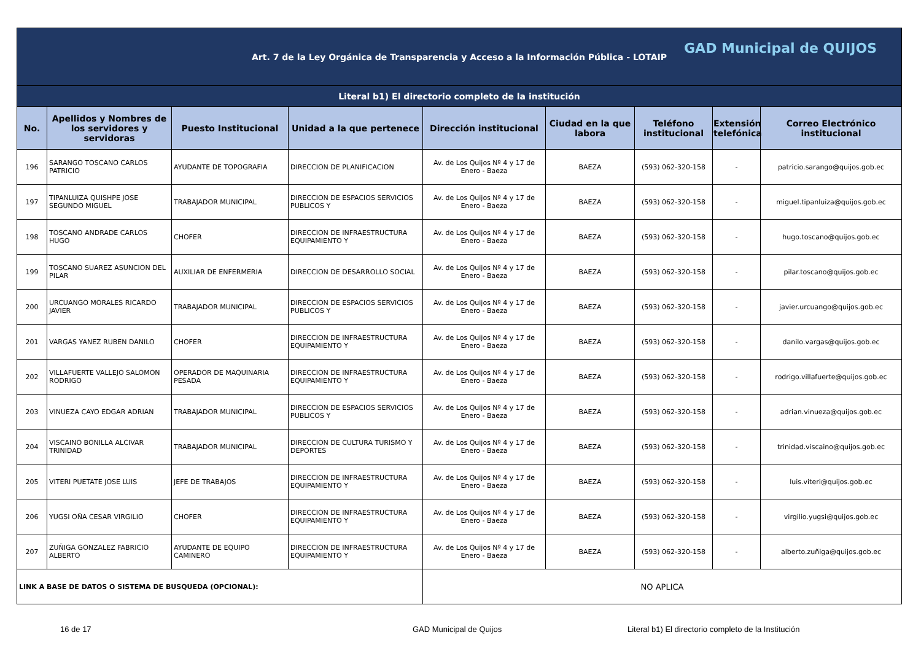| Art. 7 de la Ley Orgánica de Transparencia y Acceso a la Información Pública - LOTAIP GAD Municipal de QUIJOS | | | | | | | | |
| Literal b1) El directorio completo de la institución | | | | | | | | |
| No. | Apellidos y Nombres de los servidores y servidoras | Puesto Institucional | Unidad a la que pertenece | Dirección institucional | Ciudad en la que labora | Teléfono institucional | Extensión telefónica | Correo Electrónico institucional |
| 196 | SARANGO TOSCANO CARLOS PATRICIO | AYUDANTE DE TOPOGRAFIA | DIRECCION DE PLANIFICACION | Av. de Los Quijos Nº 4 y 17 de Enero - Baeza | BAEZA | (593) 062-320-158 | - | patricio.sarango@quijos.gob.ec |
| 197 | TIPANLUIZA QUISHPE JOSE SEGUNDO MIGUEL | TRABAJADOR MUNICIPAL | DIRECCION DE ESPACIOS SERVICIOS PUBLICOS Y | Av. de Los Quijos Nº 4 y 17 de Enero - Baeza | BAEZA | (593) 062-320-158 | - | miguel.tipanluiza@quijos.gob.ec |
| 198 | TOSCANO ANDRADE CARLOS HUGO | CHOFER | DIRECCION DE INFRAESTRUCTURA EQUIPAMIENTO Y | Av. de Los Quijos Nº 4 y 17 de Enero - Baeza | BAEZA | (593) 062-320-158 | - | hugo.toscano@quijos.gob.ec |
| 199 | TOSCANO SUAREZ ASUNCION DEL PILAR | AUXILIAR DE ENFERMERIA | DIRECCION DE DESARROLLO SOCIAL | Av. de Los Quijos Nº 4 y 17 de Enero - Baeza | BAEZA | (593) 062-320-158 | - | pilar.toscano@quijos.gob.ec |
| 200 | URCUANGO MORALES RICARDO JAVIER | TRABAJADOR MUNICIPAL | DIRECCION DE ESPACIOS SERVICIOS PUBLICOS Y | Av. de Los Quijos Nº 4 y 17 de Enero - Baeza | BAEZA | (593) 062-320-158 | - | javier.urcuango@quijos.gob.ec |
| 201 | VARGAS YANEZ RUBEN DANILO | CHOFER | DIRECCION DE INFRAESTRUCTURA EQUIPAMIENTO Y | Av. de Los Quijos Nº 4 y 17 de Enero - Baeza | BAEZA | (593) 062-320-158 | - | danilo.vargas@quijos.gob.ec |
| 202 | VILLAFUERTE VALLEJO SALOMON RODRIGO | OPERADOR DE MAQUINARIA PESADA | DIRECCION DE INFRAESTRUCTURA EQUIPAMIENTO Y | Av. de Los Quijos Nº 4 y 17 de Enero - Baeza | BAEZA | (593) 062-320-158 | - | rodrigo.villafuerte@quijos.gob.ec |
| 203 | VINUEZA CAYO EDGAR ADRIAN | TRABAJADOR MUNICIPAL | DIRECCION DE ESPACIOS SERVICIOS PUBLICOS Y | Av. de Los Quijos Nº 4 y 17 de Enero - Baeza | BAEZA | (593) 062-320-158 | - | adrian.vinueza@quijos.gob.ec |
| 204 | VISCAINO BONILLA ALCIVAR TRINIDAD | TRABAJADOR MUNICIPAL | DIRECCION DE CULTURA TURISMO Y DEPORTES | Av. de Los Quijos Nº 4 y 17 de Enero - Baeza | BAEZA | (593) 062-320-158 | - | trinidad.viscaino@quijos.gob.ec |
| 205 | VITERI PUETATE JOSE LUIS | JEFE DE TRABAJOS | DIRECCION DE INFRAESTRUCTURA EQUIPAMIENTO Y | Av. de Los Quijos Nº 4 y 17 de Enero - Baeza | BAEZA | (593) 062-320-158 | - | luis.viteri@quijos.gob.ec |
| 206 | YUGSI OÑA CESAR VIRGILIO | CHOFER | DIRECCION DE INFRAESTRUCTURA EQUIPAMIENTO Y | Av. de Los Quijos Nº 4 y 17 de Enero - Baeza | BAEZA | (593) 062-320-158 | - | virgilio.yugsi@quijos.gob.ec |
| 207 | ZUÑIGA GONZALEZ FABRICIO ALBERTO | AYUDANTE DE EQUIPO CAMINERO | DIRECCION DE INFRAESTRUCTURA EQUIPAMIENTO Y | Av. de Los Quijos Nº 4 y 17 de Enero - Baeza | BAEZA | (593) 062-320-158 | - | alberto.zuñiga@quijos.gob.ec |
| LINK A BASE DE DATOS O SISTEMA DE BUSQUEDA (OPCIONAL): | | | | NO APLICA | | | | |
16 de 17 GAD Municipal de Quijos Literal b1) El directorio completo de la Institución